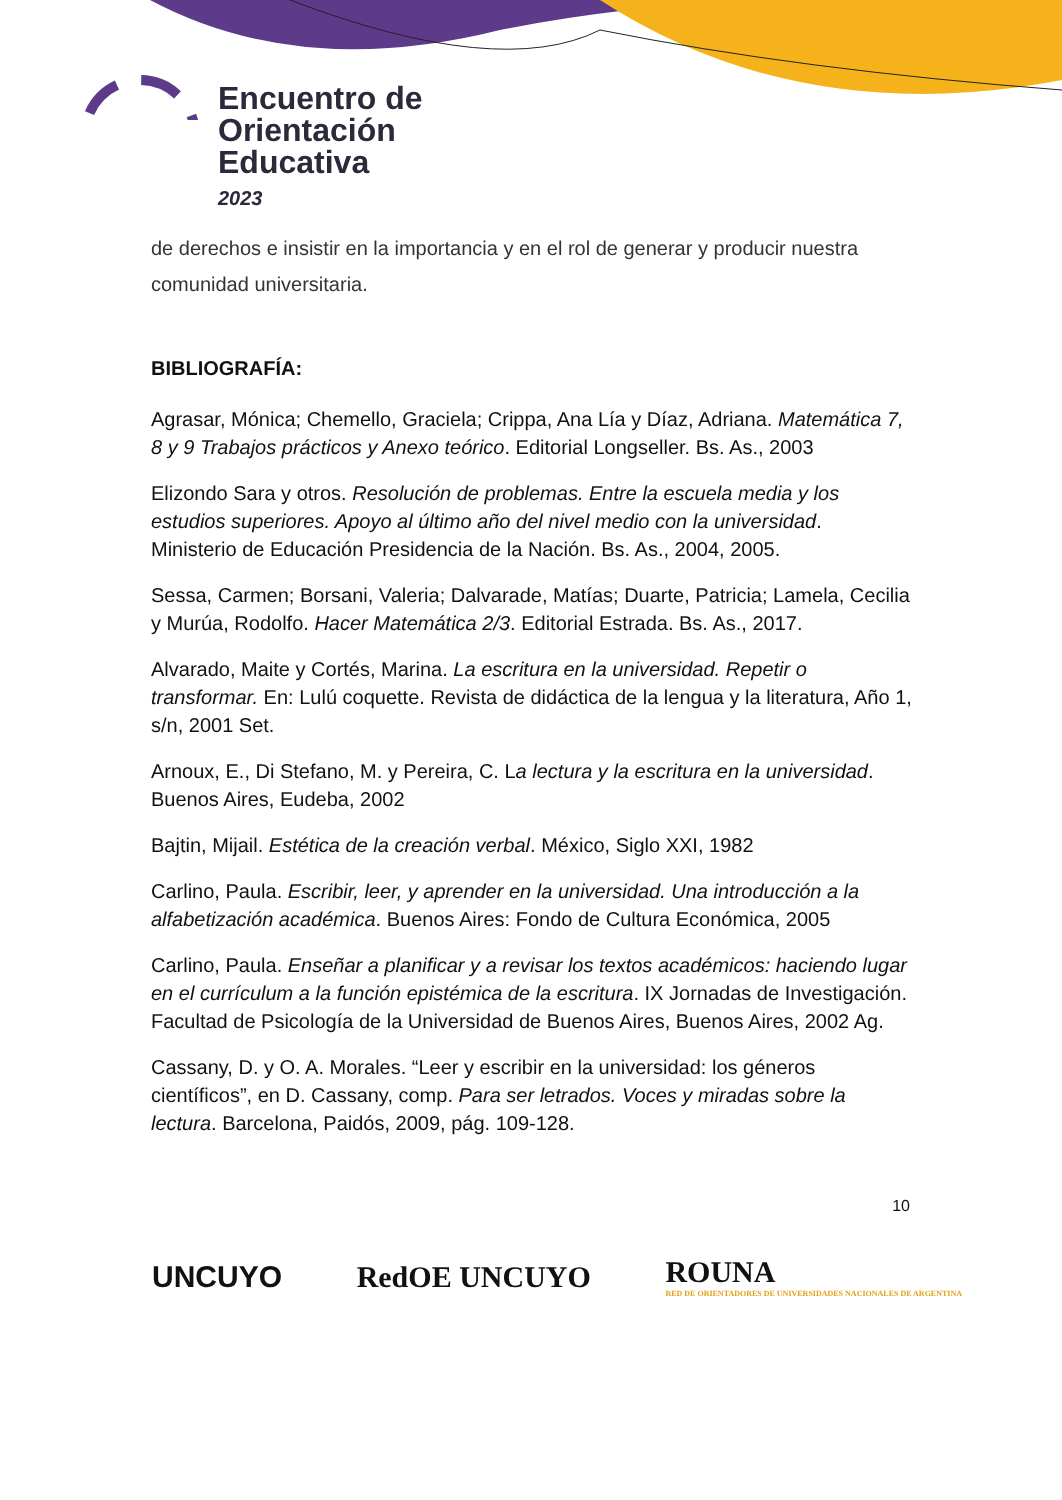Encuentro de
Orientación
Educativa
2023
de derechos e insistir en la importancia y en el rol de generar y producir nuestra comunidad universitaria.
BIBLIOGRAFÍA:
Agrasar, Mónica; Chemello, Graciela; Crippa, Ana Lía y Díaz, Adriana. Matemática 7, 8 y 9 Trabajos prácticos y Anexo teórico. Editorial Longseller. Bs. As., 2003
Elizondo Sara y otros. Resolución de problemas. Entre la escuela media y los estudios superiores. Apoyo al último año del nivel medio con la universidad. Ministerio de Educación Presidencia de la Nación. Bs. As., 2004, 2005.
Sessa, Carmen; Borsani, Valeria; Dalvarade, Matías; Duarte, Patricia; Lamela, Cecilia y Murúa, Rodolfo. Hacer Matemática 2/3. Editorial Estrada. Bs. As., 2017.
Alvarado, Maite y Cortés, Marina. La escritura en la universidad. Repetir o transformar. En: Lulú coquette. Revista de didáctica de la lengua y la literatura, Año 1, s/n, 2001 Set.
Arnoux, E., Di Stefano, M. y Pereira, C. La lectura y la escritura en la universidad. Buenos Aires, Eudeba, 2002
Bajtin, Mijail. Estética de la creación verbal. México, Siglo XXI, 1982
Carlino, Paula. Escribir, leer, y aprender en la universidad. Una introducción a la alfabetización académica. Buenos Aires: Fondo de Cultura Económica, 2005
Carlino, Paula. Enseñar a planificar y a revisar los textos académicos: haciendo lugar en el currículum a la función epistémica de la escritura. IX Jornadas de Investigación. Facultad de Psicología de la Universidad de Buenos Aires, Buenos Aires, 2002 Ag.
Cassany, D. y O. A. Morales. “Leer y escribir en la universidad: los géneros científicos”, en D. Cassany, comp. Para ser letrados. Voces y miradas sobre la lectura. Barcelona, Paidós, 2009, pág. 109-128.
10
UNCUYO RedOE UNCUYO ROUNA
RED DE ORIENTADORES DE UNIVERSIDADES NACIONALES DE ARGENTINA